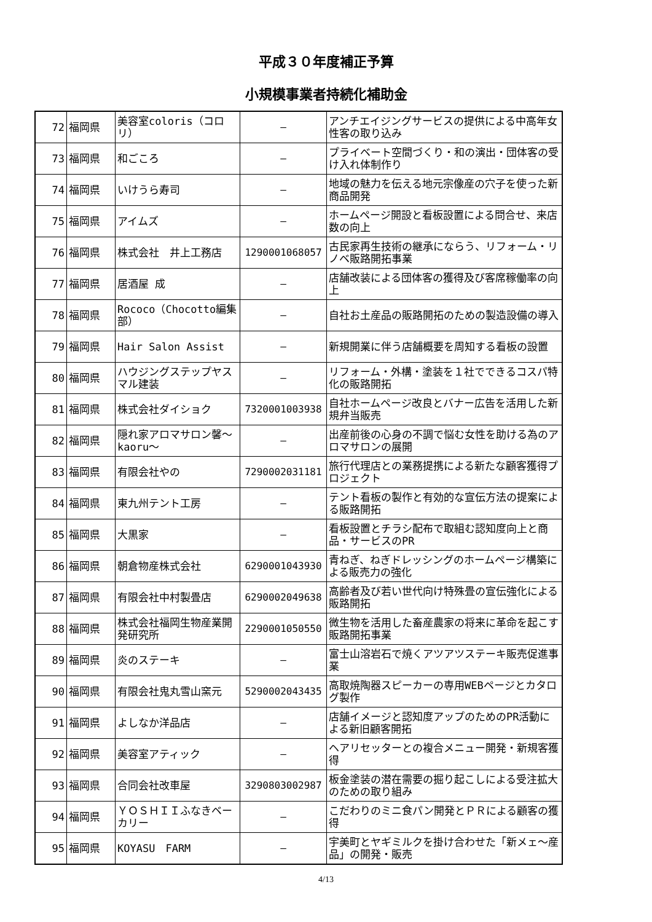平成３０年度補正予算
小規模事業者持続化補助金
| 72 | 福岡県 | 美容室coloris（コロリ） | ― | アンチエイジングサービスの提供による中高年女性客の取り込み |
| 73 | 福岡県 | 和ごころ | ― | プライベート空間づくり・和の演出・団体客の受け入れ体制作り |
| 74 | 福岡県 | いけうら寿司 | ― | 地域の魅力を伝える地元宗像産の穴子を使った新商品開発 |
| 75 | 福岡県 | アイムズ | ― | ホームページ開設と看板設置による問合せ、来店数の向上 |
| 76 | 福岡県 | 株式会社 井上工務店 | 1290001068057 | 古民家再生技術の継承にならう、リフォーム・リノベ販路開拓事業 |
| 77 | 福岡県 | 居酒屋 成 | ― | 店舗改装による団体客の獲得及び客席稼働率の向上 |
| 78 | 福岡県 | Rococo（Chocotto編集部） | ― | 自社お土産品の販路開拓のための製造設備の導入 |
| 79 | 福岡県 | Hair Salon Assist | ― | 新規開業に伴う店舗概要を周知する看板の設置 |
| 80 | 福岡県 | ハウジングステップヤスマル建装 | ― | リフォーム・外構・塗装を１社でできるコスパ特化の販路開拓 |
| 81 | 福岡県 | 株式会社ダイショク | 7320001003938 | 自社ホームページ改良とバナー広告を活用した新規弁当販売 |
| 82 | 福岡県 | 隠れ家アロマサロン馨～kaoru～ | ― | 出産前後の心身の不調で悩む女性を助ける為のアロマサロンの展開 |
| 83 | 福岡県 | 有限会社やの | 7290002031181 | 旅行代理店との業務提携による新たな顧客獲得プロジェクト |
| 84 | 福岡県 | 東九州テント工房 | ― | テント看板の製作と有効的な宣伝方法の提案による販路開拓 |
| 85 | 福岡県 | 大黒家 | ― | 看板設置とチラシ配布で取組む認知度向上と商品・サービスのPR |
| 86 | 福岡県 | 朝倉物産株式会社 | 6290001043930 | 青ねぎ、ねぎドレッシングのホームページ構築による販売力の強化 |
| 87 | 福岡県 | 有限会社中村製畳店 | 6290002049638 | 高齢者及び若い世代向け特殊畳の宣伝強化による販路開拓 |
| 88 | 福岡県 | 株式会社福岡生物産業開発研究所 | 2290001050550 | 微生物を活用した畜産農家の将来に革命を起こす販路開拓事業 |
| 89 | 福岡県 | 炎のステーキ | ― | 富士山溶岩石で焼くアツアツステーキ販売促進事業 |
| 90 | 福岡県 | 有限会社鬼丸雪山窯元 | 5290002043435 | 高取焼陶器スピーカーの専用WEBページとカタログ製作 |
| 91 | 福岡県 | よしなか洋品店 | ― | 店舗イメージと認知度アップのためのPR活動による新旧顧客開拓 |
| 92 | 福岡県 | 美容室アティック | ― | ヘアリセッターとの複合メニュー開発・新規客獲得 |
| 93 | 福岡県 | 合同会社改車屋 | 3290803002987 | 板金塗装の潜在需要の掘り起こしによる受注拡大のための取り組み |
| 94 | 福岡県 | ＹＯＳＨＩＩふなきベーカリー | ― | こだわりのミニ食パン開発とＰＲによる顧客の獲得 |
| 95 | 福岡県 | KOYASU FARM | ― | 宇美町とヤギミルクを掛け合わせた「新メェ～産品」の開発・販売 |
4/13